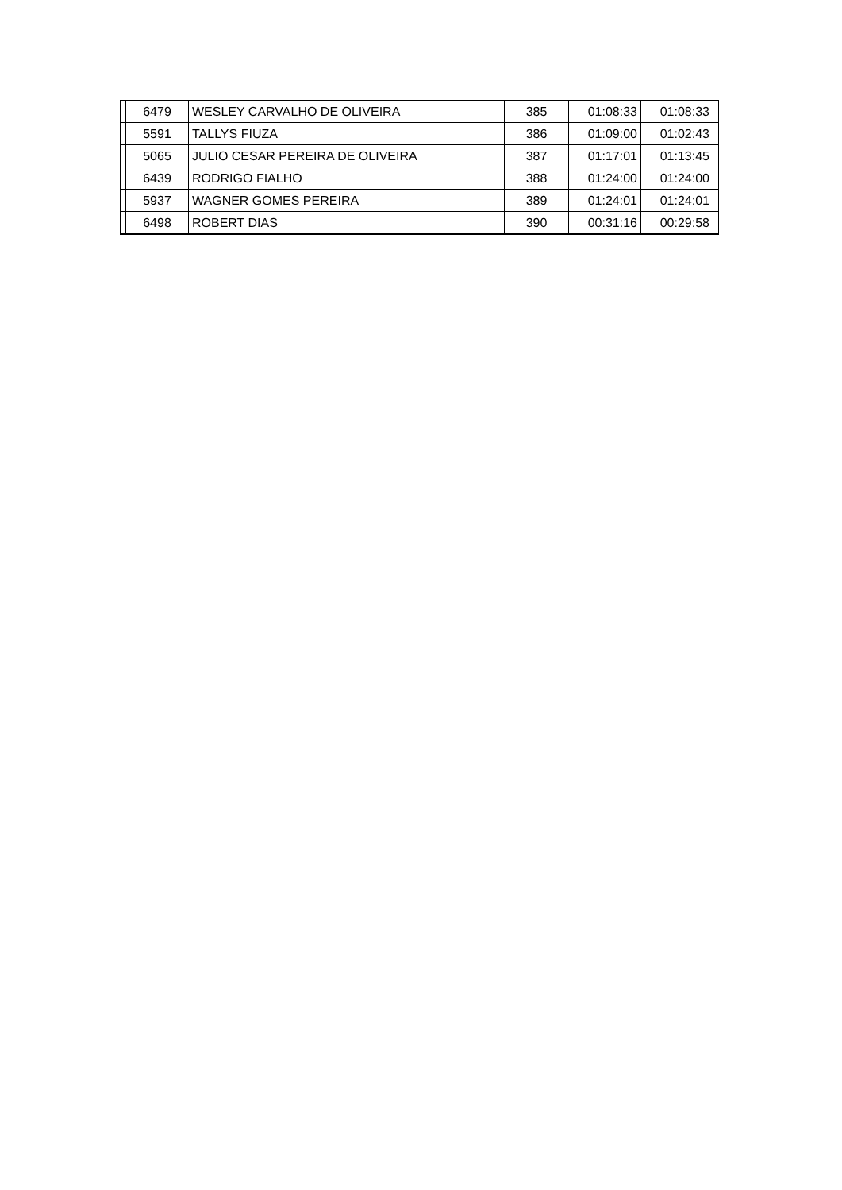| | 6479 | WESLEY CARVALHO DE OLIVEIRA | 385 | 01:08:33 | 01:08:33 | |
| | 5591 | TALLYS FIUZA | 386 | 01:09:00 | 01:02:43 | |
| | 5065 | JULIO CESAR PEREIRA DE OLIVEIRA | 387 | 01:17:01 | 01:13:45 | |
| | 6439 | RODRIGO FIALHO | 388 | 01:24:00 | 01:24:00 | |
| | 5937 | WAGNER GOMES PEREIRA | 389 | 01:24:01 | 01:24:01 | |
| | 6498 | ROBERT DIAS | 390 | 00:31:16 | 00:29:58 | |